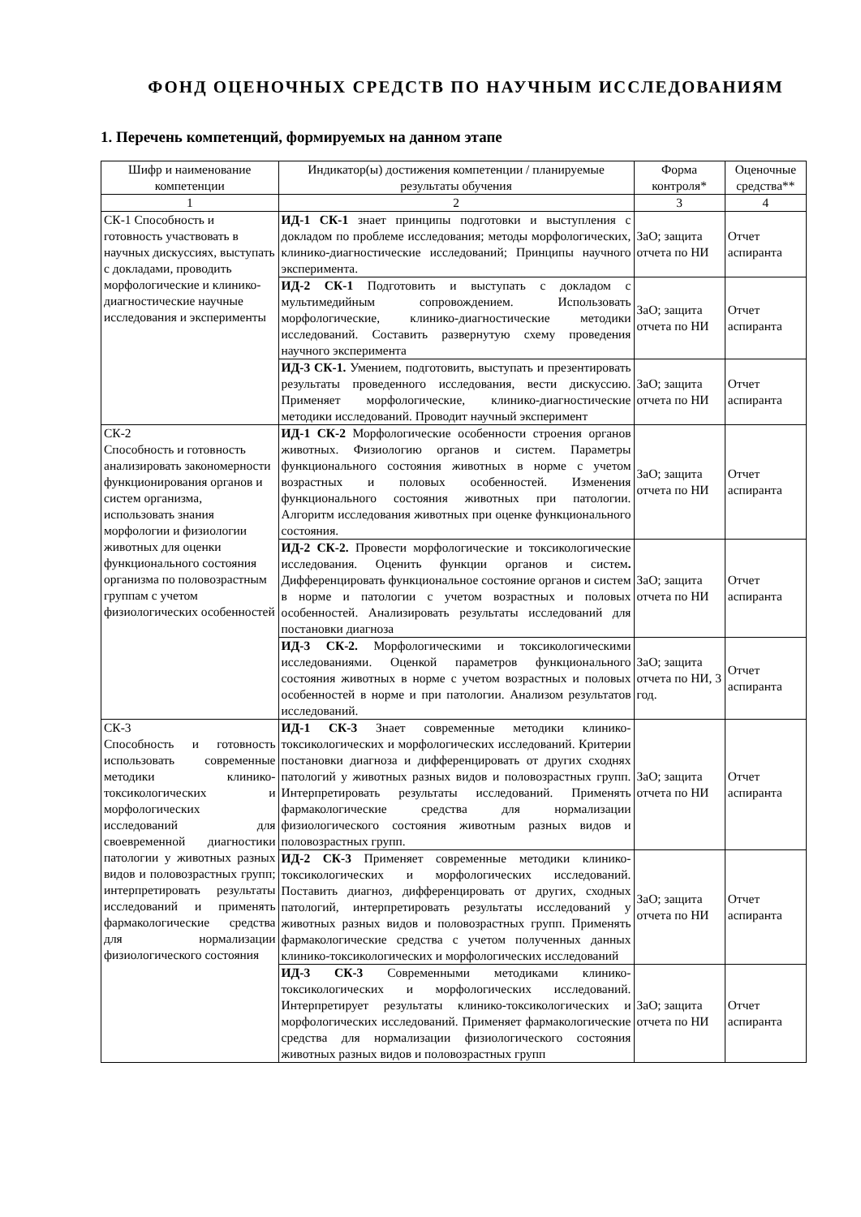ФОНД ОЦЕНОЧНЫХ СРЕДСТВ ПО НАУЧНЫМ ИССЛЕДОВАНИЯМ
1. Перечень компетенций, формируемых на данном этапе
| Шифр и наименование компетенции | Индикатор(ы) достижения компетенции / планируемые результаты обучения | Форма контроля* | Оценочные средства** |
| --- | --- | --- | --- |
| 1 | 2 | 3 | 4 |
| СК-1 Способность и готовность участвовать в научных дискуссиях, выступать с докладами, проводить морфологические и клинико-диагностические научные исследования и эксперименты | ИД-1 СК-1 знает принципы подготовки и выступления с докладом по проблеме исследования; методы морфологических, клинико-диагностические исследований; Принципы научного эксперимента. | ЗаО; защита отчета по НИ | Отчет аспиранта |
| | ИД-2 СК-1 Подготовить и выступать с докладом с мультимедийным сопровождением. Использовать морфологические, клинико-диагностические методики исследований. Составить развернутую схему проведения научного эксперимента | ЗаО; защита отчета по НИ | Отчет аспиранта |
| | ИД-3 СК-1. Умением, подготовить, выступать и презентировать результаты проведенного исследования, вести дискуссию. Применяет морфологические, клинико-диагностические методики исследований. Проводит научный эксперимент | ЗаО; защита отчета по НИ | Отчет аспиранта |
| СК-2 Способность и готовность анализировать закономерности функционирования органов и систем организма, использовать знания морфологии и физиологии животных для оценки функционального состояния организма по половозрастным группам с учетом физиологических особенностей | ИД-1 СК-2 Морфологические особенности строения органов животных. Физиологию органов и систем. Параметры функционального состояния животных в норме с учетом возрастных и половых особенностей. Изменения функционального состояния животных при патологии. Алгоритм исследования животных при оценке функционального состояния. | ЗаО; защита отчета по НИ | Отчет аспиранта |
| | ИД-2 СК-2. Провести морфологические и токсикологические исследования. Оценить функции органов и систем . Дифференцировать функциональное состояние органов и систем в норме и патологии с учетом возрастных и половых особенностей. Анализировать результаты исследований для постановки диагноза | ЗаО; защита отчета по НИ | Отчет аспиранта |
| | ИД-3 СК-2. Морфологическими и токсикологическими исследованиями. Оценкой параметров функционального состояния животных в норме с учетом возрастных и половых особенностей в норме и при патологии. Анализом результатов исследований. | ЗаО; защита отчета по НИ, 3 год. | Отчет аспиранта |
| СК-3 Способность и готовность использовать современные методики клинико-токсикологических и морфологических исследований для своевременной диагностики патологии у животных разных видов и половозрастных групп; интерпретировать результаты исследований и применять фармакологические средства для нормализации физиологического состояния | ИД-1 СК-3 Знает современные методики клинико-токсикологических и морфологических исследований. Критерии постановки диагноза и дифференцировать от других сходнях патологий у животных разных видов и половозрастных групп. Интерпретировать результаты исследований. Применять фармакологические средства для нормализации физиологического состояния животным разных видов и половозрастных групп. | ЗаО; защита отчета по НИ | Отчет аспиранта |
| | ИД-2 СК-3 Применяет современные методики клинико-токсикологических и морфологических исследований. Поставить диагноз, дифференцировать от других, сходных патологий, интерпретировать результаты исследований у животных разных видов и половозрастных групп. Применять фармакологические средства с учетом полученных данных клинико-токсикологических и морфологических исследований | ЗаО; защита отчета по НИ | Отчет аспиранта |
| | ИД-3 СК-3 Современными методиками клинико-токсикологических и морфологических исследований. Интерпретирует результаты клинико-токсикологических и морфологических исследований. Применяет фармакологические средства для нормализации физиологического состояния животных разных видов и половозрастных групп | ЗаО; защита отчета по НИ | Отчет аспиранта |